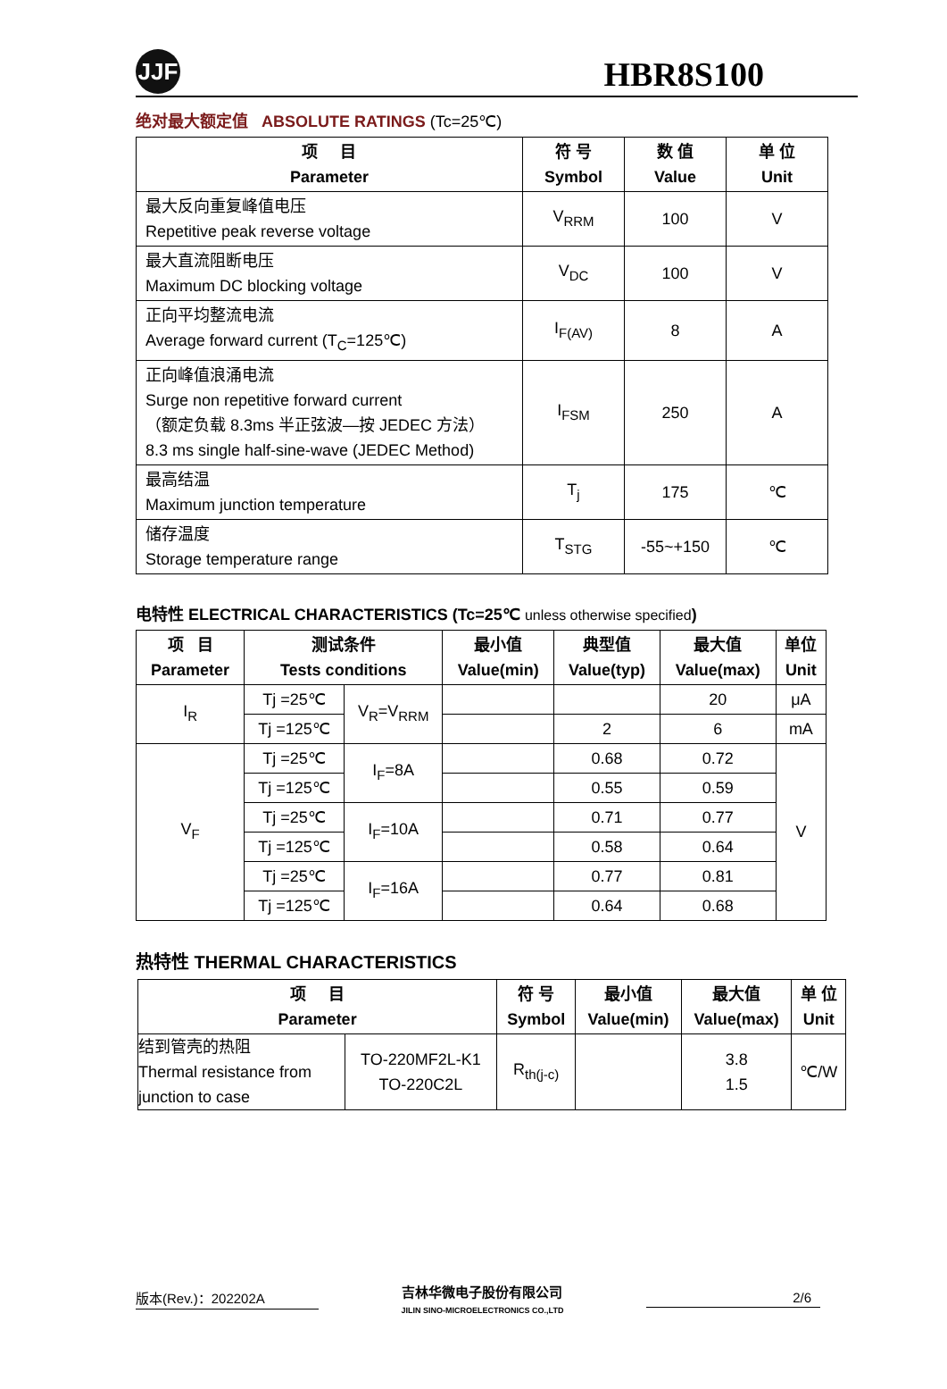JJF
HBR8S100
绝对最大额定值 ABSOLUTE RATINGS (Tc=25℃)
| 项 目 Parameter | 符 号 Symbol | 数 值 Value | 单 位 Unit |
| --- | --- | --- | --- |
| 最大反向重复峰值电压 Repetitive peak reverse voltage | V<sub>RRM</sub> | 100 | V |
| 最大直流阻断电压 Maximum DC blocking voltage | V<sub>DC</sub> | 100 | V |
| 正向平均整流电流 Average forward current (T<sub>C</sub>=125℃) | I<sub>F(AV)</sub> | 8 | A |
| 正向峰值浪涌电流 Surge non repetitive forward current （额定负载 8.3ms 半正弦波—按 JEDEC 方法） 8.3 ms single half-sine-wave (JEDEC Method) | I<sub>FSM</sub> | 250 | A |
| 最高结温 Maximum junction temperature | T<sub>j</sub> | 175 | ℃ |
| 储存温度 Storage temperature range | T<sub>STG</sub> | -55~+150 | ℃ |
电特性 ELECTRICAL CHARACTERISTICS (Tc=25℃ unless otherwise specified)
| 项 目 Parameter | 测试条件 Tests conditions | | 最小值 Value(min) | 典型值 Value(typ) | 最大值 Value(max) | 单位 Unit |
| --- | --- | --- | --- | --- | --- | --- |
| I<sub>R</sub> | Tj =25℃ | V<sub>R</sub>=V<sub>RRM</sub> | | | 20 | μA |
| | Tj =125℃ | | | 2 | 6 | mA |
| V<sub>F</sub> | Tj =25℃ | I<sub>F</sub>=8A | | 0.68 | 0.72 | V |
| | Tj =125℃ | | | 0.55 | 0.59 | |
| | Tj =25℃ | I<sub>F</sub>=10A | | 0.71 | 0.77 | |
| | Tj =125℃ | | | 0.58 | 0.64 | |
| | Tj =25℃ | I<sub>F</sub>=16A | | 0.77 | 0.81 | |
| | Tj =125℃ | | | 0.64 | 0.68 | |
热特性 THERMAL CHARACTERISTICS
| 项 目 Parameter | | 符 号 Symbol | 最小值 Value(min) | 最大值 Value(max) | 单 位 Unit |
| --- | --- | --- | --- | --- | --- |
| 结到管壳的热阻 Thermal resistance from junction to case | TO-220MF2L-K1 TO-220C2L | R<sub>th(j-c)</sub> | | 3.8 1.5 | ℃/W |
版本(Rev.)：202202A 吉林华微电子股份有限公司
JILIN SINO-MICROELECTRONICS CO.,LTD 2/6